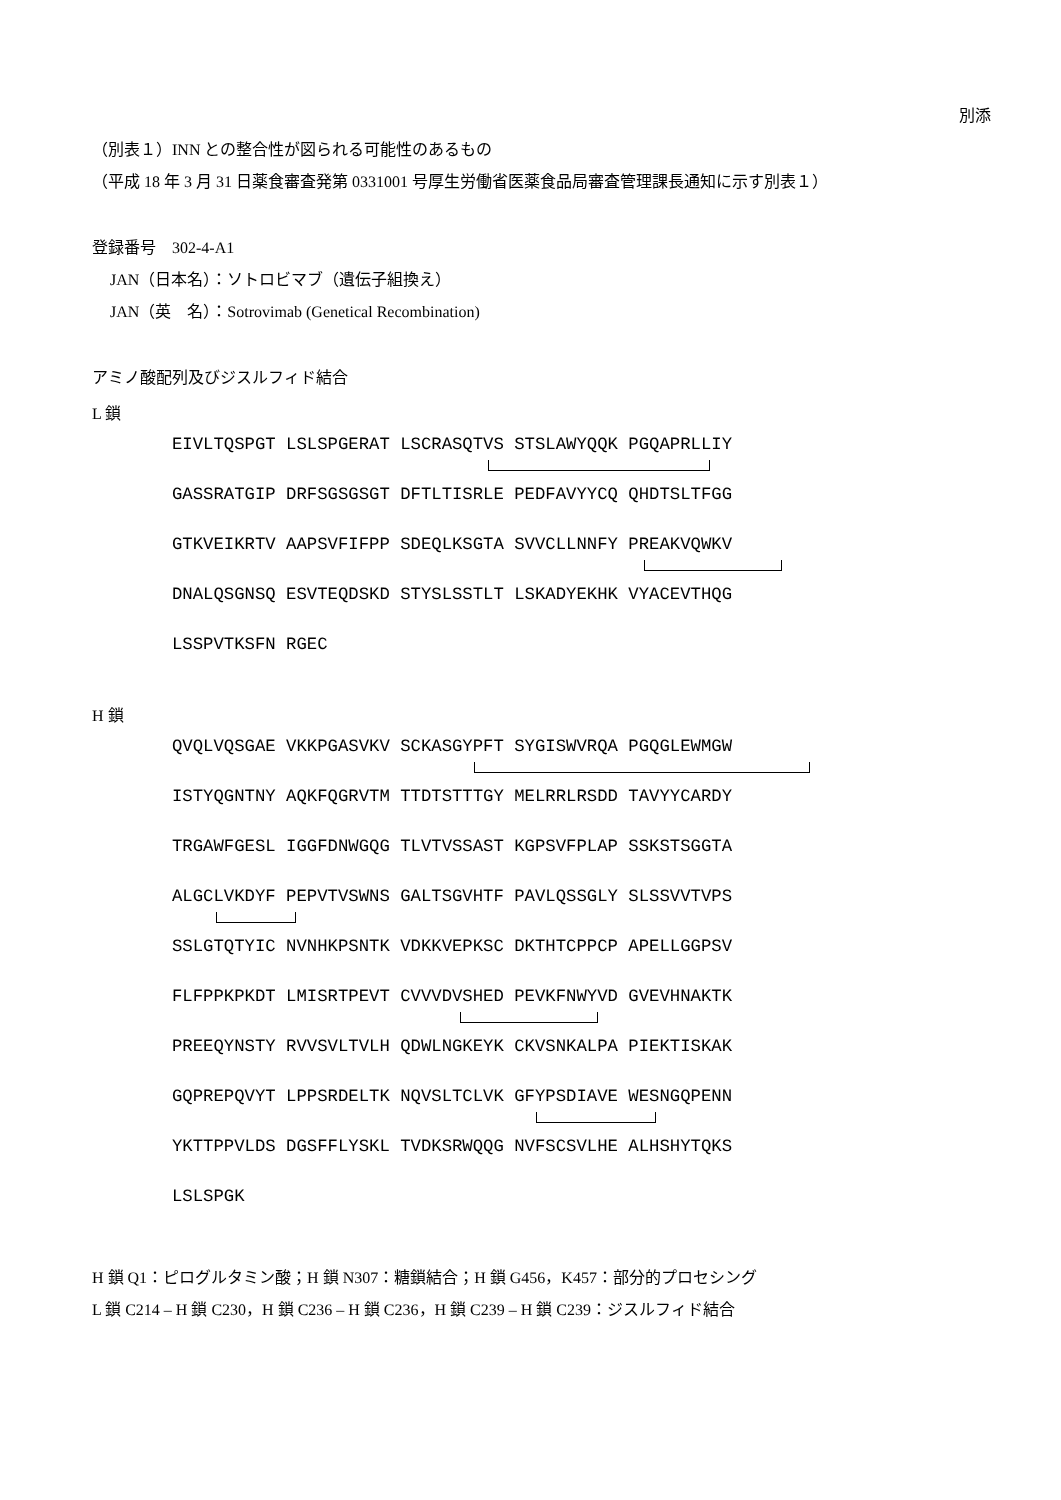別添
（別表１）INN との整合性が図られる可能性のあるもの
（平成 18 年 3 月 31 日薬食審査発第 0331001 号厚生労働省医薬食品局審査管理課長通知に示す別表１）
登録番号　302-4-A1
JAN（日本名）：ソトロビマブ（遺伝子組換え）
JAN（英　名）：Sotrovimab (Genetical Recombination)
アミノ酸配列及びジスルフィド結合
L 鎖
EIVLTQSPGT LSLSPGERAT LSCRASQTVS STSLAWYQQK PGQAPRLLIY
GASSRATGIP DRFSGSGSGT DFTLTISRLE PEDFAVYYCQ QHDTSLTFGG
GTKVEIKRTV AAPSVFIFPP SDEQLKSGTA SVVCLLNNFY PREAKVQWKV
DNALQSGNSQ ESVTEQDSKD STYSLSSTLT LSKADYEKHK VYACEVTHQG
LSSPVTKSFN RGEC
H 鎖
QVQLVQSGAE VKKPGASVKV SCKASGYPFT SYGISWVRQA PGQGLEWMGW
ISTYQGNTNY AQKFQGRVTM TTDTSTTTGY MELRRLRSDD TAVYYCARDY
TRGAWFGESL IGGFDNWGQG TLVTVSSAST KGPSVFPLAP SSKSTSGGTA
ALGCLVKDYF PEPVTVSWNS GALTSGVHTF PAVLQSSGLY SLSSVVTVPS
SSLGTQTYIC NVNHKPSNTK VDKKVEPKSC DKTHTCPPCP APELLGGPSV
FLFPPKPKDT LMISRTPEVT CVVVDVSHED PEVKFNWYVD GVEVHNAKTK
PREEQYNSTY RVVSVLTVLH QDWLNGKEYK CKVSNKALPA PIEKTISKAK
GQPREPQVYT LPPSRDELTK NQVSLTCLVK GFYPSDIAVE WESNGQPENN
YKTTPPVLDS DGSFFLYSKL TVDKSRWQQG NVFSCSVLHE ALHSHYTQKS
LSLSPGK
H 鎖 Q1：ピログルタミン酸；H 鎖 N307：糖鎖結合；H 鎖 G456，K457：部分的プロセシング
L 鎖 C214 – H 鎖 C230，H 鎖 C236 – H 鎖 C236，H 鎖 C239 – H 鎖 C239：ジスルフィド結合